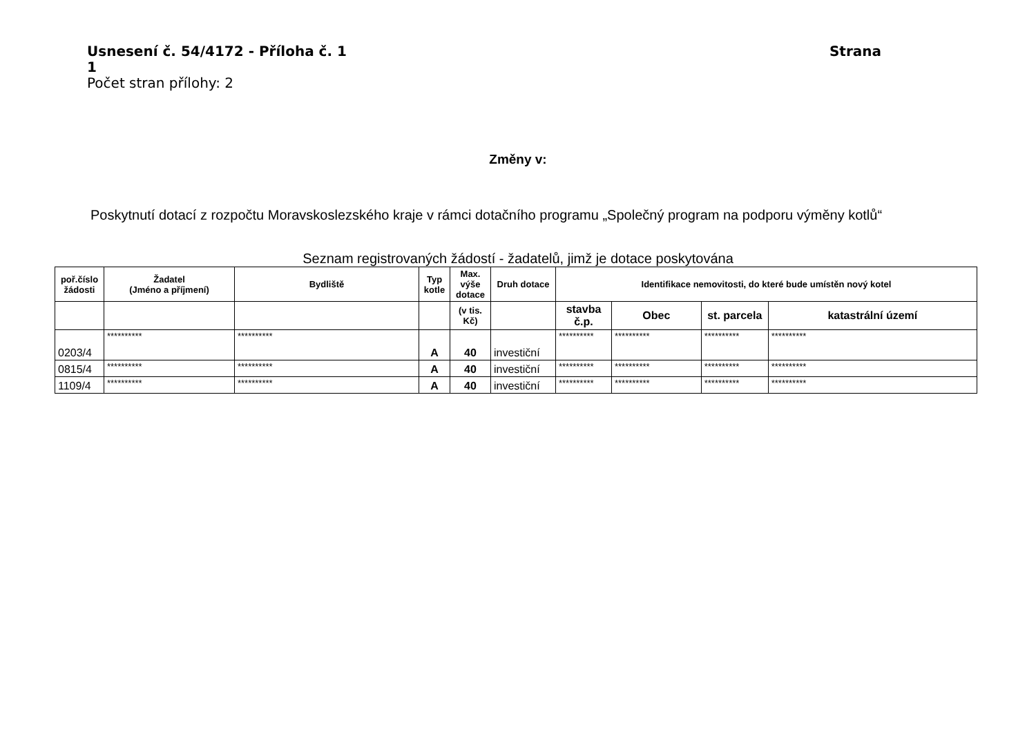Usnesení č. 54/4172 - Příloha č. 1 Strana
1
Počet stran přílohy: 2
Změny v:
Poskytnutí dotací z rozpočtu Moravskoslezského kraje v rámci dotačního programu „Společný program na podporu výměny kotlů“
Seznam registrovaných žádostí - žadatelů, jimž je dotace poskytována
| poř.číslo žádosti | Žadatel (Jméno a příjmení) | Bydliště | Typ kotle | Max. výše dotace | Druh dotace | Identifikace nemovitosti, do které bude umístěn nový kotel | | | |
| --- | --- | --- | --- | --- | --- | --- | --- | --- | --- |
| | | | | (v tis. Kč) | | stavba č.p. | Obec | st. parcela | katastrální území |
| 0203/4 | ********** | ********** | A | 40 | investiční | ********** | ********** | ********** | ********** |
| 0815/4 | ********** | ********** | A | 40 | investiční | ********** | ********** | ********** | ********** |
| 1109/4 | ********** | ********** | A | 40 | investiční | ********** | ********** | ********** | ********** |